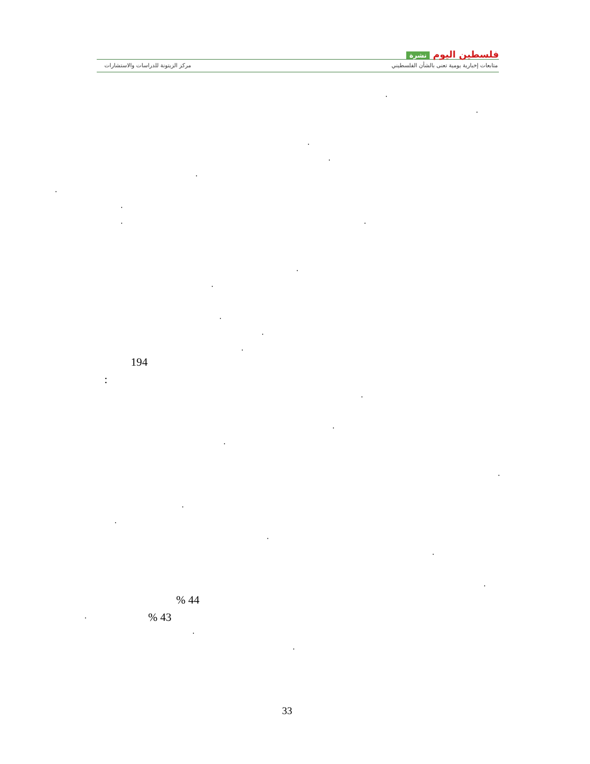فلسطين اليوم نشرة
متابعات إخبارية يومية تعنى بالشأن الفلسطيني
مركز الزيتونة للدراسات والاستشارات
.
.
.
.
.
.
.
. .
.
.
.
.
.
194
:
.
.
.
.
.
.
.
.
.
% 44
% 43
.
.
.
33